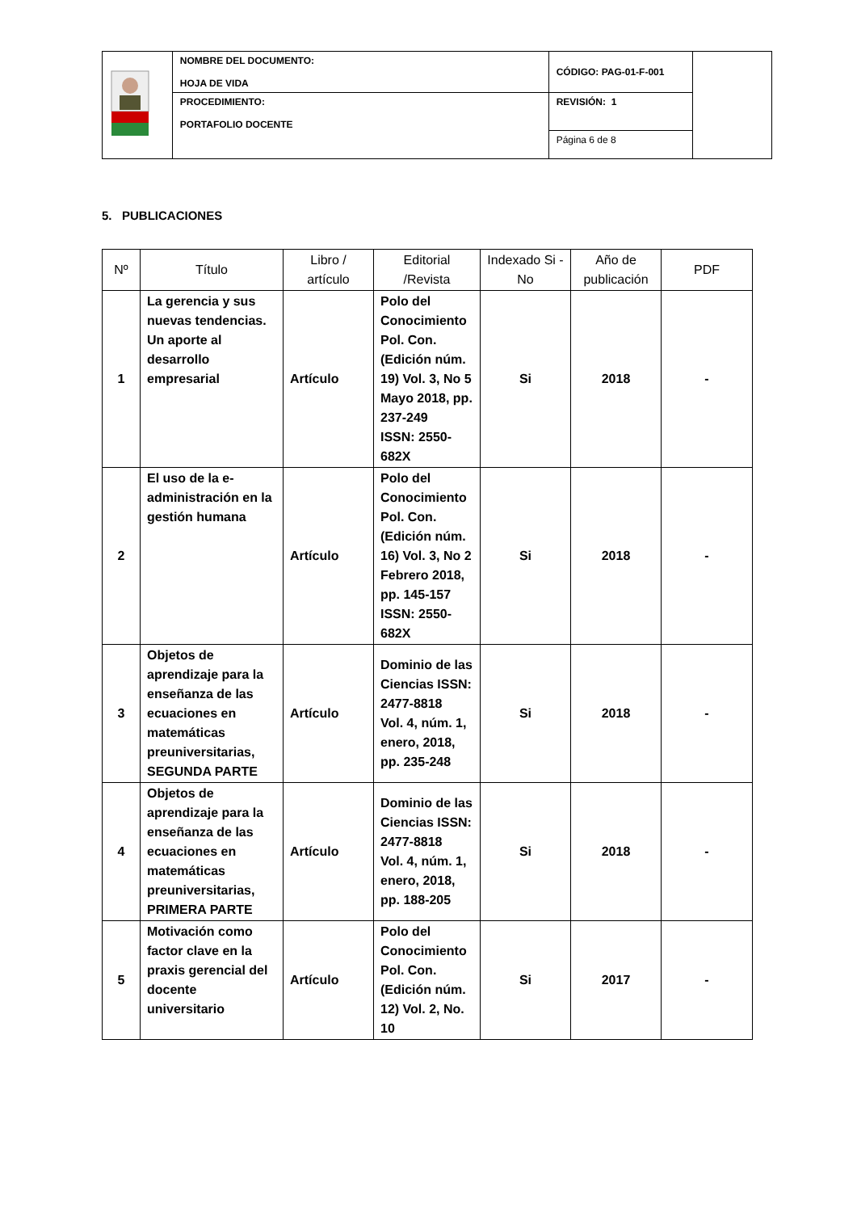| | NOMBRE DEL DOCUMENTO: HOJA DE VIDA | CÓDIGO: PAG-01-F-001 | |
| | PROCEDIMIENTO: PORTAFOLIO DOCENTE | REVISIÓN: 1 | |
| | | Página 6 de 8 | |
5. PUBLICACIONES
| Nº | Título | Libro / artículo | Editorial /Revista | Indexado Si - No | Año de publicación | PDF |
| --- | --- | --- | --- | --- | --- | --- |
| 1 | La gerencia y sus nuevas tendencias. Un aporte al desarrollo empresarial | Artículo | Polo del Conocimiento Pol. Con. (Edición núm. 19) Vol. 3, No 5 Mayo 2018, pp. 237-249 ISSN: 2550-682X | Si | 2018 | - |
| 2 | El uso de la e-administración en la gestión humana | Artículo | Polo del Conocimiento Pol. Con. (Edición núm. 16) Vol. 3, No 2 Febrero 2018, pp. 145-157 ISSN: 2550-682X | Si | 2018 | - |
| 3 | Objetos de aprendizaje para la enseñanza de las ecuaciones en matemáticas preuniversitarias, SEGUNDA PARTE | Artículo | Dominio de las Ciencias ISSN: 2477-8818 Vol. 4, núm. 1, enero, 2018, pp. 235-248 | Si | 2018 | - |
| 4 | Objetos de aprendizaje para la enseñanza de las ecuaciones en matemáticas preuniversitarias, PRIMERA PARTE | Artículo | Dominio de las Ciencias ISSN: 2477-8818 Vol. 4, núm. 1, enero, 2018, pp. 188-205 | Si | 2018 | - |
| 5 | Motivación como factor clave en la praxis gerencial del docente universitario | Artículo | Polo del Conocimiento Pol. Con. (Edición núm. 12) Vol. 2, No. 10 | Si | 2017 | - |